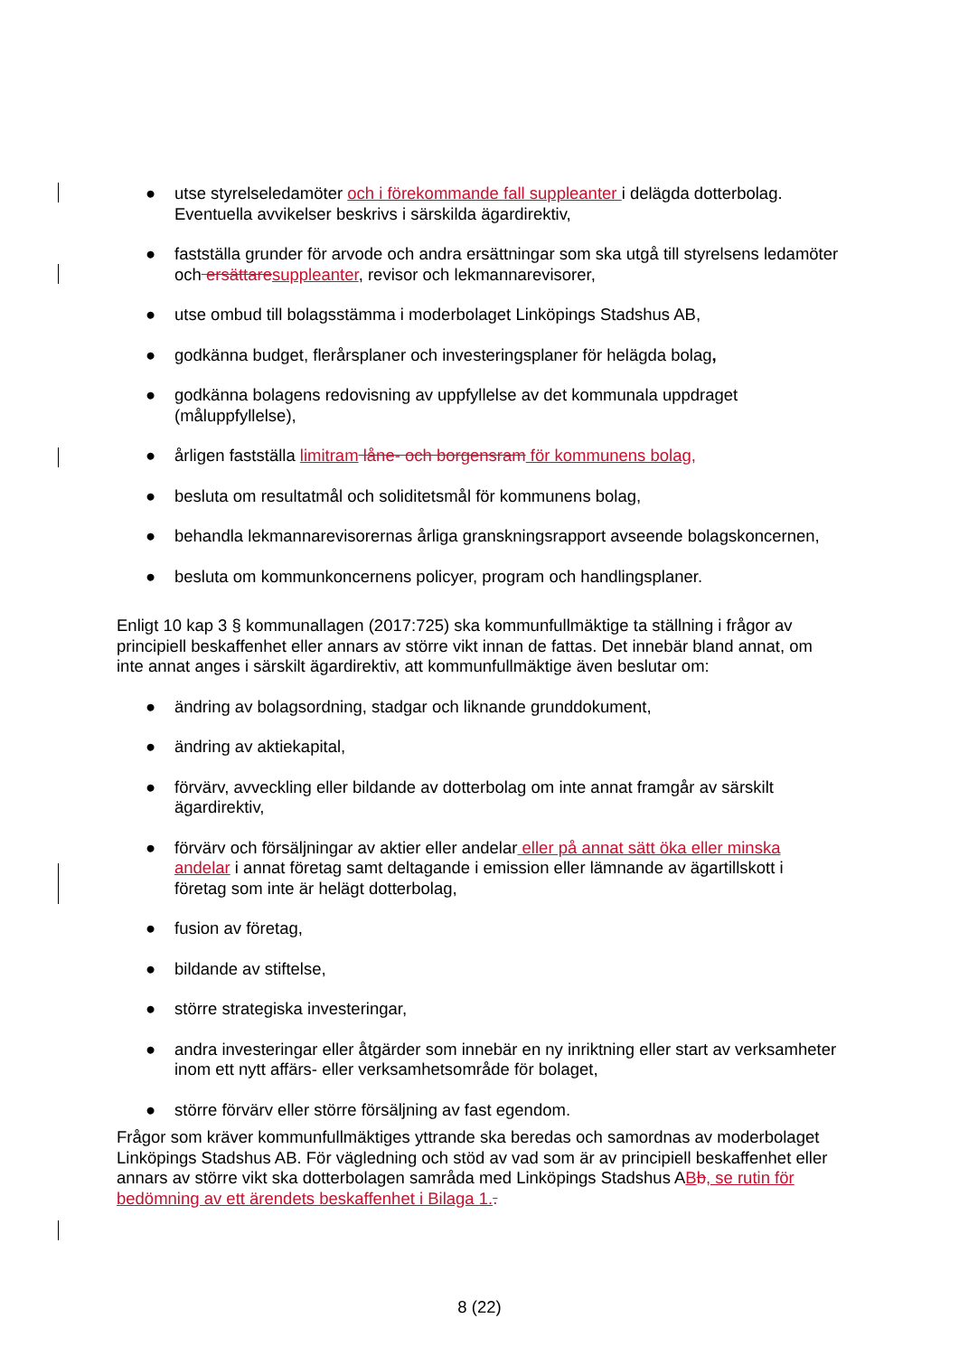● utse styrelseledamöter och i förekommande fall suppleanter i delägda dotterbolag. Eventuella avvikelser beskrivs i särskilda ägardirektiv,
● fastställa grunder för arvode och andra ersättningar som ska utgå till styrelsens ledamöter och ersättare suppleanter, revisor och lekmannarevisorer,
● utse ombud till bolagsstämma i moderbolaget Linköpings Stadshus AB,
● godkänna budget, flerårsplaner och investeringsplaner för helägda bolag,
● godkänna bolagens redovisning av uppfyllelse av det kommunala uppdraget (måluppfyllelse),
● årligen fastställa limitram låne- och borgensram för kommunens bolag,
● besluta om resultatmål och soliditetsmål för kommunens bolag,
● behandla lekmannarevisorernas årliga granskningsrapport avseende bolagskoncernen,
● besluta om kommunkoncernens policyer, program och handlingsplaner.
Enligt 10 kap 3 § kommunallagen (2017:725) ska kommunfullmäktige ta ställning i frågor av principiell beskaffenhet eller annars av större vikt innan de fattas. Det innebär bland annat, om inte annat anges i särskilt ägardirektiv, att kommunfullmäktige även beslutar om:
● ändring av bolagsordning, stadgar och liknande grunddokument,
● ändring av aktiekapital,
● förvärv, avveckling eller bildande av dotterbolag om inte annat framgår av särskilt ägardirektiv,
● förvärv och försäljningar av aktier eller andelar eller på annat sätt öka eller minska andelar i annat företag samt deltagande i emission eller lämnande av ägartillskott i företag som inte är helägt dotterbolag,
● fusion av företag,
● bildande av stiftelse,
● större strategiska investeringar,
● andra investeringar eller åtgärder som innebär en ny inriktning eller start av verksamheter inom ett nytt affärs- eller verksamhetsområde för bolaget,
● större förvärv eller större försäljning av fast egendom.
Frågor som kräver kommunfullmäktiges yttrande ska beredas och samordnas av moderbolaget Linköpings Stadshus AB. För vägledning och stöd av vad som är av principiell beskaffenhet eller annars av större vikt ska dotterbolagen samråda med Linköpings Stadshus ABb, se rutin för bedömning av ett ärendets beskaffenhet i Bilaga 1..
8 (22)